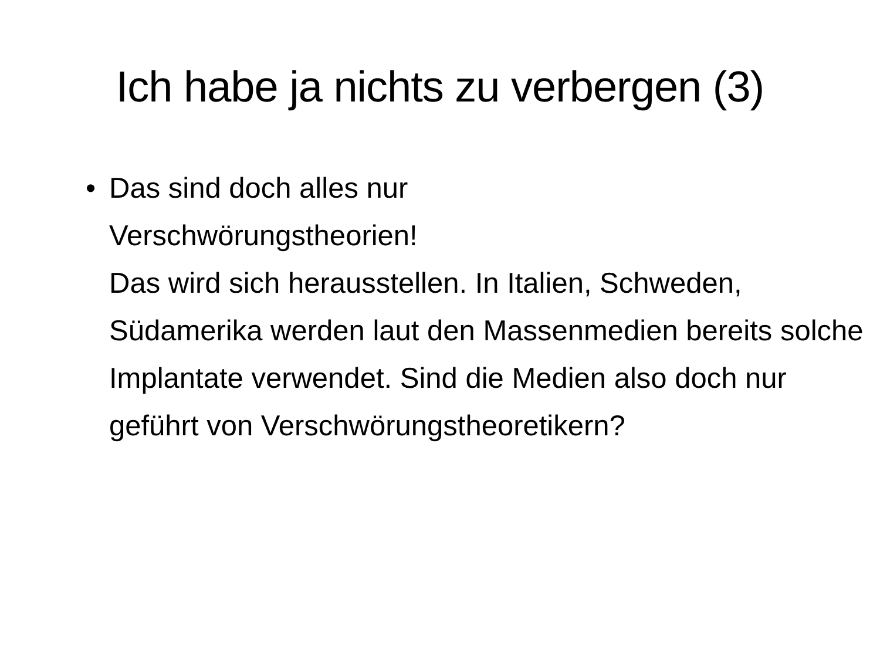Ich habe ja nichts zu verbergen (3)
• Das sind doch alles nur
Verschwörungstheorien!
Das wird sich herausstellen. In Italien, Schweden, Südamerika werden laut den Massenmedien bereits solche Implantate verwendet. Sind die Medien also doch nur geführt von Verschwörungstheoretikern?